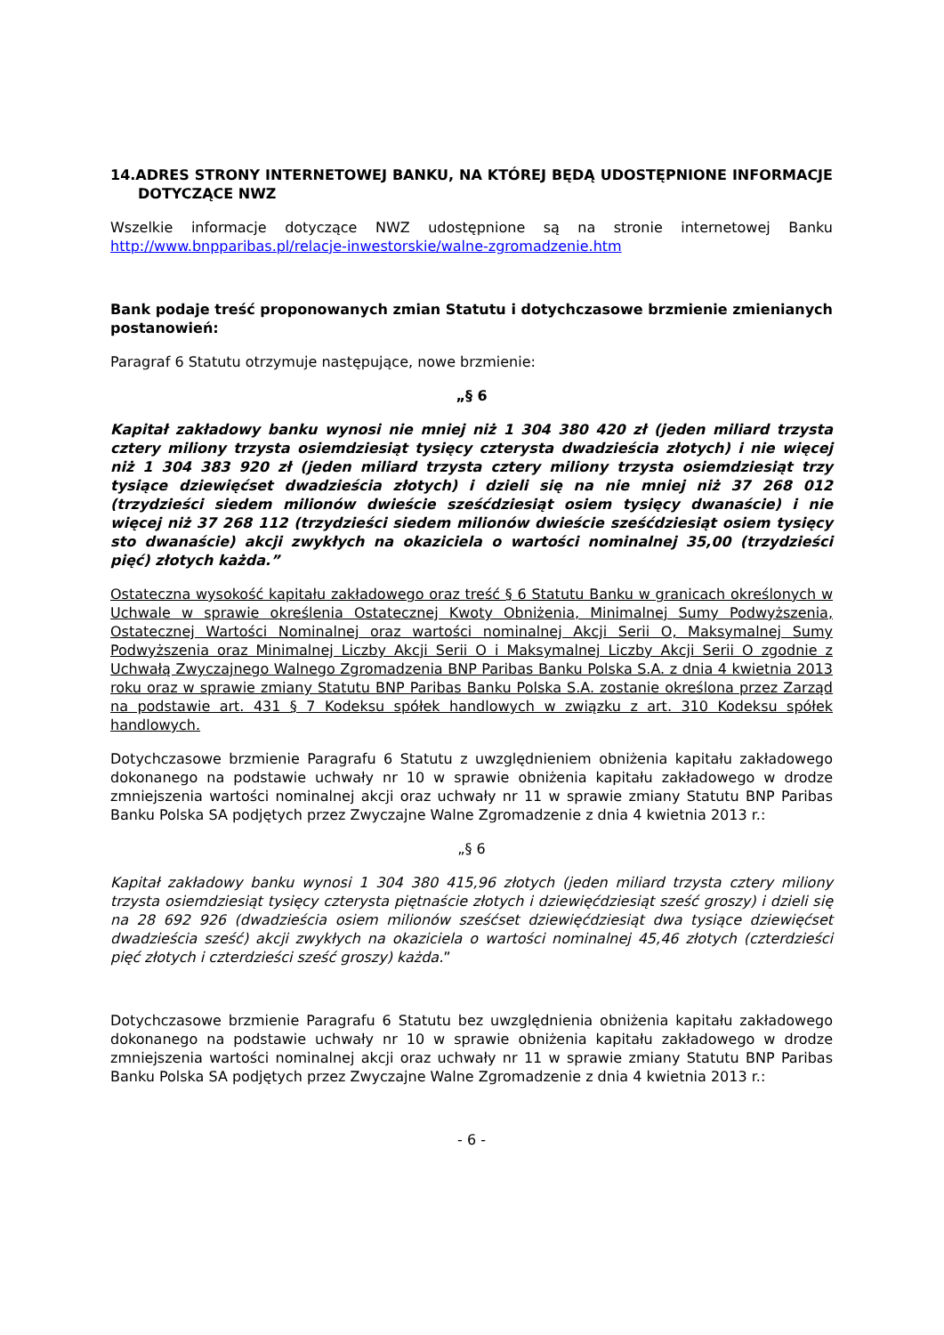14.ADRES STRONY INTERNETOWEJ BANKU, NA KTÓREJ BĘDĄ UDOSTĘPNIONE INFORMACJE DOTYCZĄCE NWZ
Wszelkie informacje dotyczące NWZ udostępnione są na stronie internetowej Banku http://www.bnpparibas.pl/relacje-inwestorskie/walne-zgromadzenie.htm
Bank podaje treść proponowanych zmian Statutu i dotychczasowe brzmienie zmienianych postanowień:
Paragraf 6 Statutu otrzymuje następujące, nowe brzmienie:
„§ 6
Kapitał zakładowy banku wynosi nie mniej niż 1 304 380 420 zł (jeden miliard trzysta cztery miliony trzysta osiemdziesiąt tysięcy czterysta dwadzieścia złotych) i nie więcej niż 1 304 383 920 zł (jeden miliard trzysta cztery miliony trzysta osiemdziesiąt trzy tysiące dziewięćset dwadzieścia złotych) i dzieli się na nie mniej niż 37 268 012 (trzydzieści siedem milionów dwieście sześćdziesiąt osiem tysięcy dwanaście) i nie więcej niż 37 268 112 (trzydzieści siedem milionów dwieście sześćdziesiąt osiem tysięcy sto dwanaście) akcji zwykłych na okaziciela o wartości nominalnej 35,00 (trzydzieści pięć) złotych każda.”
Ostateczna wysokość kapitału zakładowego oraz treść § 6 Statutu Banku w granicach określonych w Uchwale w sprawie określenia Ostatecznej Kwoty Obniżenia, Minimalnej Sumy Podwyższenia, Ostatecznej Wartości Nominalnej oraz wartości nominalnej Akcji Serii O, Maksymalnej Sumy Podwyższenia oraz Minimalnej Liczby Akcji Serii O i Maksymalnej Liczby Akcji Serii O zgodnie z Uchwałą Zwyczajnego Walnego Zgromadzenia BNP Paribas Banku Polska S.A. z dnia 4 kwietnia 2013 roku oraz w sprawie zmiany Statutu BNP Paribas Banku Polska S.A. zostanie określona przez Zarząd na podstawie art. 431 § 7 Kodeksu spółek handlowych w związku z art. 310 Kodeksu spółek handlowych.
Dotychczasowe brzmienie Paragrafu 6 Statutu z uwzględnieniem obniżenia kapitału zakładowego dokonanego na podstawie uchwały nr 10 w sprawie obniżenia kapitału zakładowego w drodze zmniejszenia wartości nominalnej akcji oraz uchwały nr 11 w sprawie zmiany Statutu BNP Paribas Banku Polska SA podjętych przez Zwyczajne Walne Zgromadzenie z dnia 4 kwietnia 2013 r.:
„§ 6
Kapitał zakładowy banku wynosi 1 304 380 415,96 złotych (jeden miliard trzysta cztery miliony trzysta osiemdziesiąt tysięcy czterysta piętnaście złotych i dziewięćdziesiąt sześć groszy) i dzieli się na 28 692 926 (dwadzieścia osiem milionów sześćset dziewięćdziesiąt dwa tysiące dziewięćset dwadzieścia sześć) akcji zwykłych na okaziciela o wartości nominalnej 45,46 złotych (czterdzieści pięć złotych i czterdzieści sześć groszy) każda.”
Dotychczasowe brzmienie Paragrafu 6 Statutu bez uwzględnienia obniżenia kapitału zakładowego dokonanego na podstawie uchwały nr 10 w sprawie obniżenia kapitału zakładowego w drodze zmniejszenia wartości nominalnej akcji oraz uchwały nr 11 w sprawie zmiany Statutu BNP Paribas Banku Polska SA podjętych przez Zwyczajne Walne Zgromadzenie z dnia 4 kwietnia 2013 r.:
- 6 -